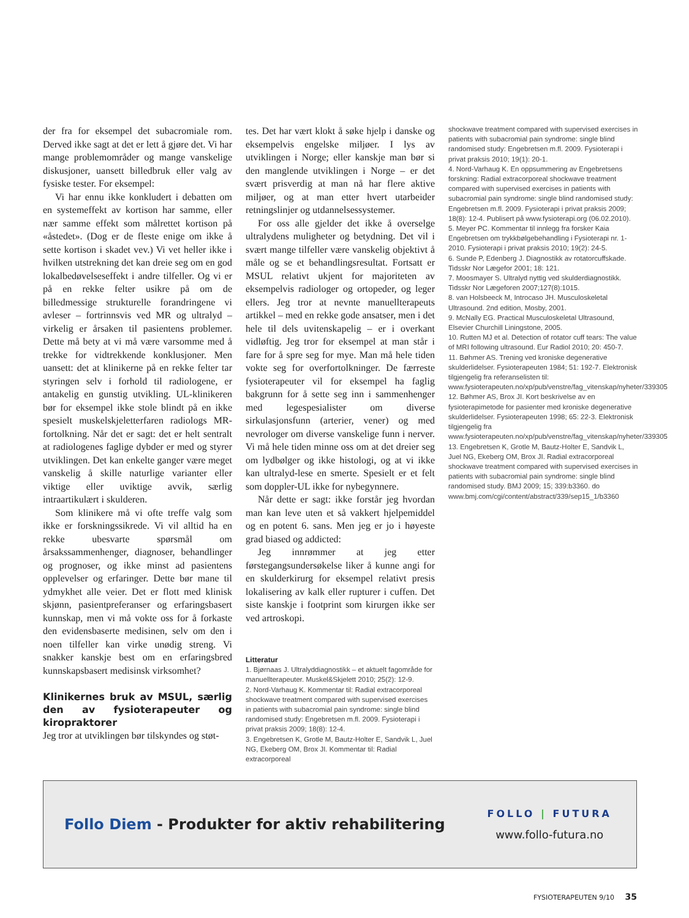der fra for eksempel det subacromiale rom. Derved ikke sagt at det er lett å gjøre det. Vi har mange problemområder og mange vanskelige diskusjoner, uansett billedbruk eller valg av fysiske tester. For eksempel:
Vi har ennu ikke konkludert i debatten om en systemeffekt av kortison har samme, eller nær samme effekt som målrettet kortison på «åstedet». (Dog er de fleste enige om ikke å sette kortison i skadet vev.) Vi vet heller ikke i hvilken utstrekning det kan dreie seg om en god lokalbedøvelseseffekt i andre tilfeller. Og vi er på en rekke felter usikre på om de billedmessige strukturelle forandringene vi avleser – fortrinnsvis ved MR og ultralyd – virkelig er årsaken til pasientens problemer. Dette må bety at vi må være varsomme med å trekke for vidtrekkende konklusjoner. Men uansett: det at klinikerne på en rekke felter tar styringen selv i forhold til radiologene, er antakelig en gunstig utvikling. UL-klinikeren bør for eksempel ikke stole blindt på en ikke spesielt muskelskjeletterfaren radiologs MR-fortolkning. Når det er sagt: det er helt sentralt at radiologenes faglige dybder er med og styrer utviklingen. Det kan enkelte ganger være meget vanskelig å skille naturlige varianter eller viktige eller uviktige avvik, særlig intraartikulært i skulderen.
Som klinikere må vi ofte treffe valg som ikke er forskningssikrede. Vi vil alltid ha en rekke ubesvarte spørsmål om årsakssammenhenger, diagnoser, behandlinger og prognoser, og ikke minst ad pasientens opplevelser og erfaringer. Dette bør mane til ydmykhet alle veier. Det er flott med klinisk skjønn, pasientpreferanser og erfaringsbasert kunnskap, men vi må vokte oss for å forkaste den evidensbaserte medisinen, selv om den i noen tilfeller kan virke unødig streng. Vi snakker kanskje best om en erfaringsbred kunnskapsbasert medisinsk virksomhet?
Klinikernes bruk av MSUL, særlig den av fysioterapeuter og kiropraktorer
Jeg tror at utviklingen bør tilskyndes og støt-
tes. Det har vært klokt å søke hjelp i danske og eksempelvis engelske miljøer. I lys av utviklingen i Norge; eller kanskje man bør si den manglende utviklingen i Norge – er det svært prisverdig at man nå har flere aktive miljøer, og at man etter hvert utarbeider retningslinjer og utdannelsessystemer.
For oss alle gjelder det ikke å overselge ultralydens muligheter og betydning. Det vil i svært mange tilfeller være vanskelig objektivt å måle og se et behandlingsresultat. Fortsatt er MSUL relativt ukjent for majoriteten av eksempelvis radiologer og ortopeder, og leger ellers. Jeg tror at nevnte manuellterapeuts artikkel – med en rekke gode ansatser, men i det hele til dels uvitenskapelig – er i overkant vidløftig. Jeg tror for eksempel at man står i fare for å spre seg for mye. Man må hele tiden vokte seg for overfortolkninger. De færreste fysioterapeuter vil for eksempel ha faglig bakgrunn for å sette seg inn i sammenhenger med legespesialister om diverse sirkulasjonsfunn (arterier, vener) og med nevrologer om diverse vanskelige funn i nerver. Vi må hele tiden minne oss om at det dreier seg om lydbølger og ikke histologi, og at vi ikke kan ultralyd-lese en smerte. Spesielt er et felt som doppler-UL ikke for nybegynnere.
Når dette er sagt: ikke forstår jeg hvordan man kan leve uten et så vakkert hjelpemiddel og en potent 6. sans. Men jeg er jo i høyeste grad biased og addicted:
Jeg innrømmer at jeg etter førstegangsundersøkelse liker å kunne angi for en skulderkirurg for eksempel relativt presis lokalisering av kalk eller rupturer i cuffen. Det siste kanskje i footprint som kirurgen ikke ser ved artroskopi.
Litteratur
1. Bjørnaas J. Ultralyddiagnostikk – et aktuelt fagområde for manuellterapeuter. Muskel&Skjelett 2010; 25(2): 12-9.
2. Nord-Varhaug K. Kommentar til: Radial extracorporeal shockwave treatment compared with supervised exercises in patients with subacromial pain syndrome: single blind randomised study: Engebretsen m.fl. 2009. Fysioterapi i privat praksis 2009; 18(8): 12-4.
3. Engebretsen K, Grotle M, Bautz-Holter E, Sandvik L, Juel NG, Ekeberg OM, Brox JI. Kommentar til: Radial extracorporeal
shockwave treatment compared with supervised exercises in patients with subacromial pain syndrome: single blind randomised study: Engebretsen m.fl. 2009. Fysioterapi i privat praksis 2010; 19(1): 20-1.
4. Nord-Varhaug K. En oppsummering av Engebretsens forskning: Radial extracorporeal shockwave treatment compared with supervised exercises in patients with subacromial pain syndrome: single blind randomised study: Engebretsen m.fl. 2009. Fysioterapi i privat praksis 2009; 18(8): 12-4. Publisert på www.fysioterapi.org (06.02.2010).
5. Meyer PC. Kommentar til innlegg fra forsker Kaia Engebretsen om trykkbølgebehandling i Fysioterapi nr. 1-2010. Fysioterapi i privat praksis 2010; 19(2): 24-5.
6. Sunde P, Edenberg J. Diagnostikk av rotatorcuffskade. Tidsskr Nor Lægefor 2001; 18: 121.
7. Moosmayer S. Ultralyd nyttig ved skulderdiagnostikk. Tidsskr Nor Lægeforen 2007;127(8):1015.
8. van Holsbeeck M, Introcaso JH. Musculoskeletal Ultrasound. 2nd edition, Mosby, 2001.
9. McNally EG. Practical Musculoskeletal Ultrasound, Elsevier Churchill Liningstone, 2005.
10. Rutten MJ et al. Detection of rotator cuff tears: The value of MRI following ultrasound. Eur Radiol 2010; 20: 450-7.
11. Bøhmer AS. Trening ved kroniske degenerative skulderlidelser. Fysioterapeuten 1984; 51: 192-7. Elektronisk tilgjengelig fra referanselisten til: www.fysioterapeuten.no/xp/pub/venstre/fag_vitenskap/nyheter/339305
12. Bøhmer AS, Brox JI. Kort beskrivelse av en fysioterapimetode for pasienter med kroniske degenerative skulderlidelser. Fysioterapeuten 1998; 65: 22-3. Elektronisk tilgjengelig fra www.fysioterapeuten.no/xp/pub/venstre/fag_vitenskap/nyheter/339305
13. Engebretsen K, Grotle M, Bautz-Holter E, Sandvik L, Juel NG, Ekeberg OM, Brox JI. Radial extracorporeal shockwave treatment compared with supervised exercises in patients with subacromial pain syndrome: single blind randomised study. BMJ 2009; 15; 339:b3360. do www.bmj.com/cgi/content/abstract/339/sep15_1/b3360
Follo Diem - Produkter for aktiv rehabilitering
FOLLO | FUTURA
www.follo-futura.no
FYSIOTERAPEUTEN 9/10 35